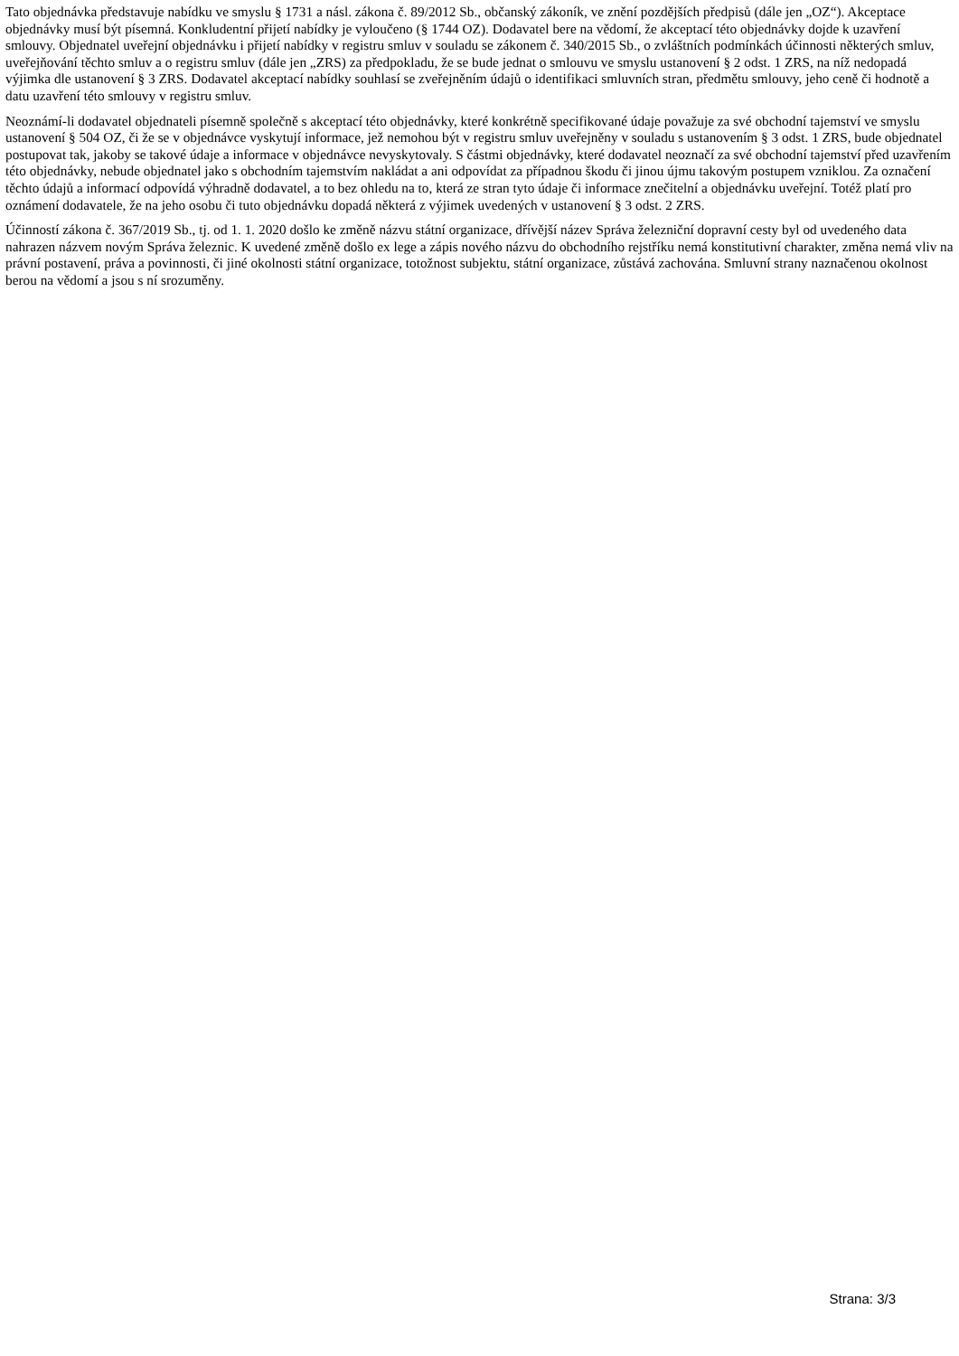Tato objednávka představuje nabídku ve smyslu § 1731 a násl. zákona č. 89/2012 Sb., občanský zákoník, ve znění pozdějších předpisů (dále jen „OZ“). Akceptace objednávky musí být písemná. Konkludentní přijetí nabídky je vyloučeno (§ 1744 OZ). Dodavatel bere na vědomí, že akceptací této objednávky dojde k uzavření smlouvy. Objednatel uveřejní objednávku i přijetí nabídky v registru smluv v souladu se zákonem č. 340/2015 Sb., o zvláštních podmínkách účinnosti některých smluv, uveřejňování těchto smluv a o registru smluv (dále jen „ZRS) za předpokladu, že se bude jednat o smlouvu ve smyslu ustanovení § 2 odst. 1 ZRS, na níž nedopadá výjimka dle ustanovení § 3 ZRS. Dodavatel akceptací nabídky souhlasí se zveřejněním údajů o identifikaci smluvních stran, předmětu smlouvy, jeho ceně či hodnotě a datu uzavření této smlouvy v registru smluv.
Neoznámí-li dodavatel objednateli písemně společně s akceptací této objednávky, které konkrétně specifikované údaje považuje za své obchodní tajemství ve smyslu ustanovení § 504 OZ, či že se v objednávce vyskytují informace, jež nemohou být v registru smluv uveřejněny v souladu s ustanovením § 3 odst. 1 ZRS, bude objednatel postupovat tak, jakoby se takové údaje a informace v objednávce nevyskytovaly. S částmi objednávky, které dodavatel neoznačí za své obchodní tajemství před uzavřením této objednávky, nebude objednatel jako s obchodním tajemstvím nakládat a ani odpovídat za případnou škodu či jinou újmu takovým postupem vzniklou. Za označení těchto údajů a informací odpovídá výhradně dodavatel, a to bez ohledu na to, která ze stran tyto údaje či informace znečitelní a objednávku uveřejní. Totéž platí pro oznámení dodavatele, že na jeho osobu či tuto objednávku dopadá některá z výjimek uvedených v ustanovení § 3 odst. 2 ZRS.
Účinností zákona č. 367/2019 Sb., tj. od 1. 1. 2020 došlo ke změně názvu státní organizace, dřívější název Správa železniční dopravní cesty byl od uvedeného data nahrazen názvem novým Správa železnic. K uvedené změně došlo ex lege a zápis nového názvu do obchodního rejstříku nemá konstitutivní charakter, změna nemá vliv na právní postavení, práva a povinnosti, či jiné okolnosti státní organizace, totožnost subjektu, státní organizace, zůstává zachována. Smluvní strany naznačenou okolnost berou na vědomí a jsou s ní srozuměny.
Strana: 3/3